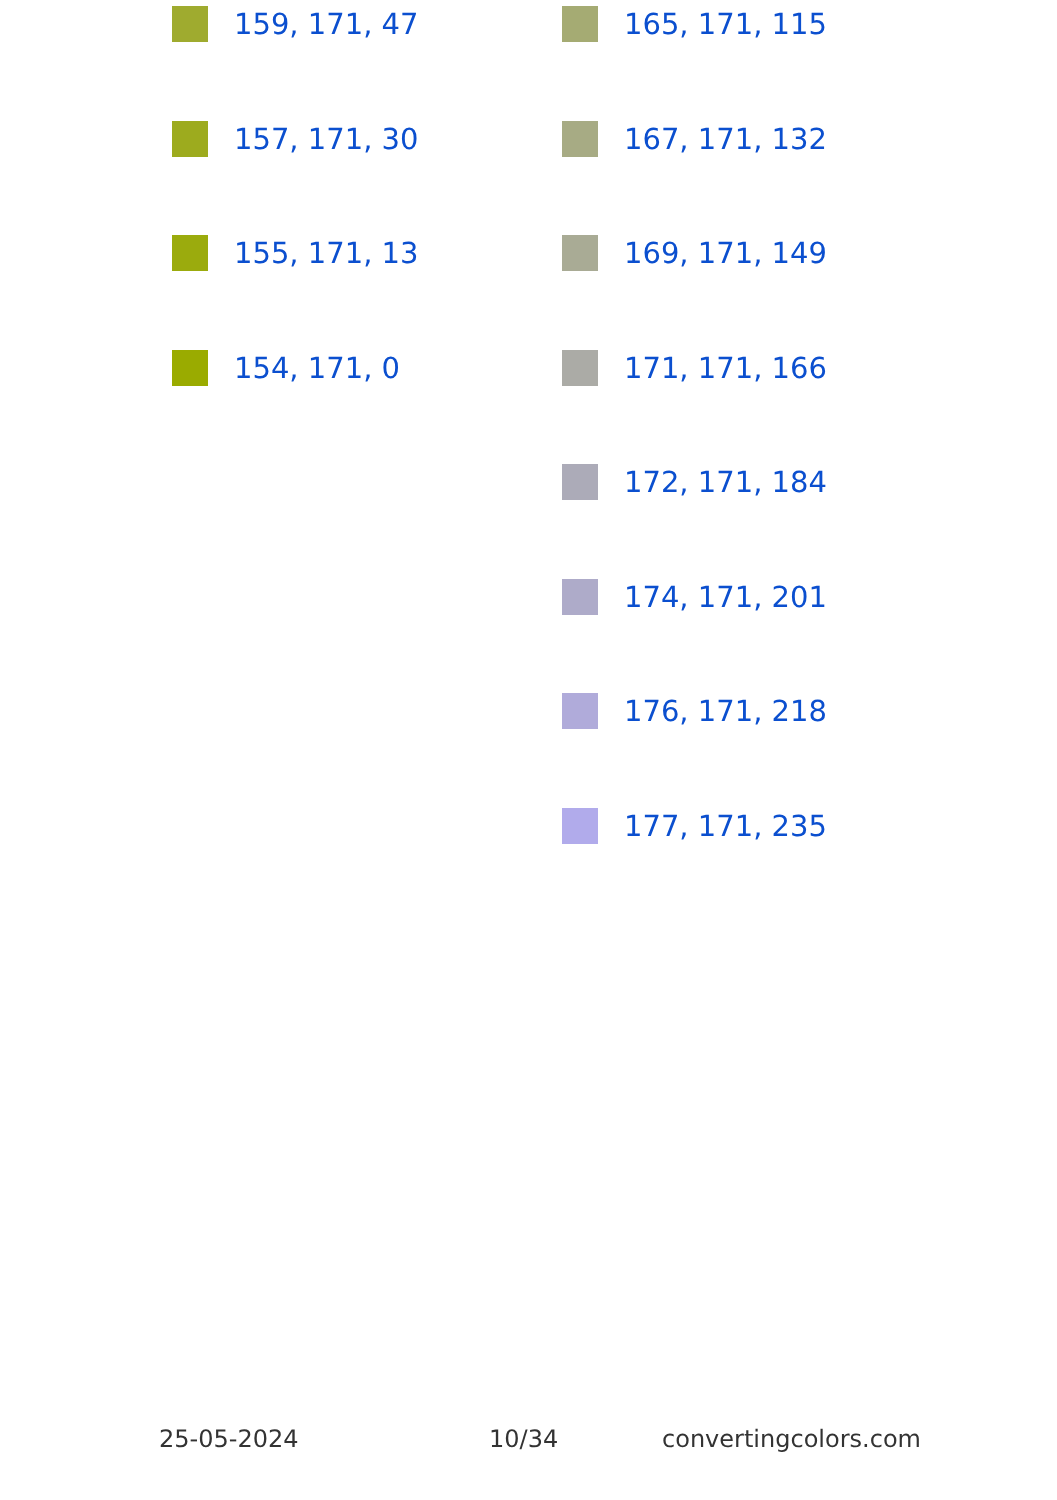159, 171, 47
157, 171, 30
155, 171, 13
154, 171, 0
165, 171, 115
167, 171, 132
169, 171, 149
171, 171, 166
172, 171, 184
174, 171, 201
176, 171, 218
177, 171, 235
25-05-2024 10/34 convertingcolors.com